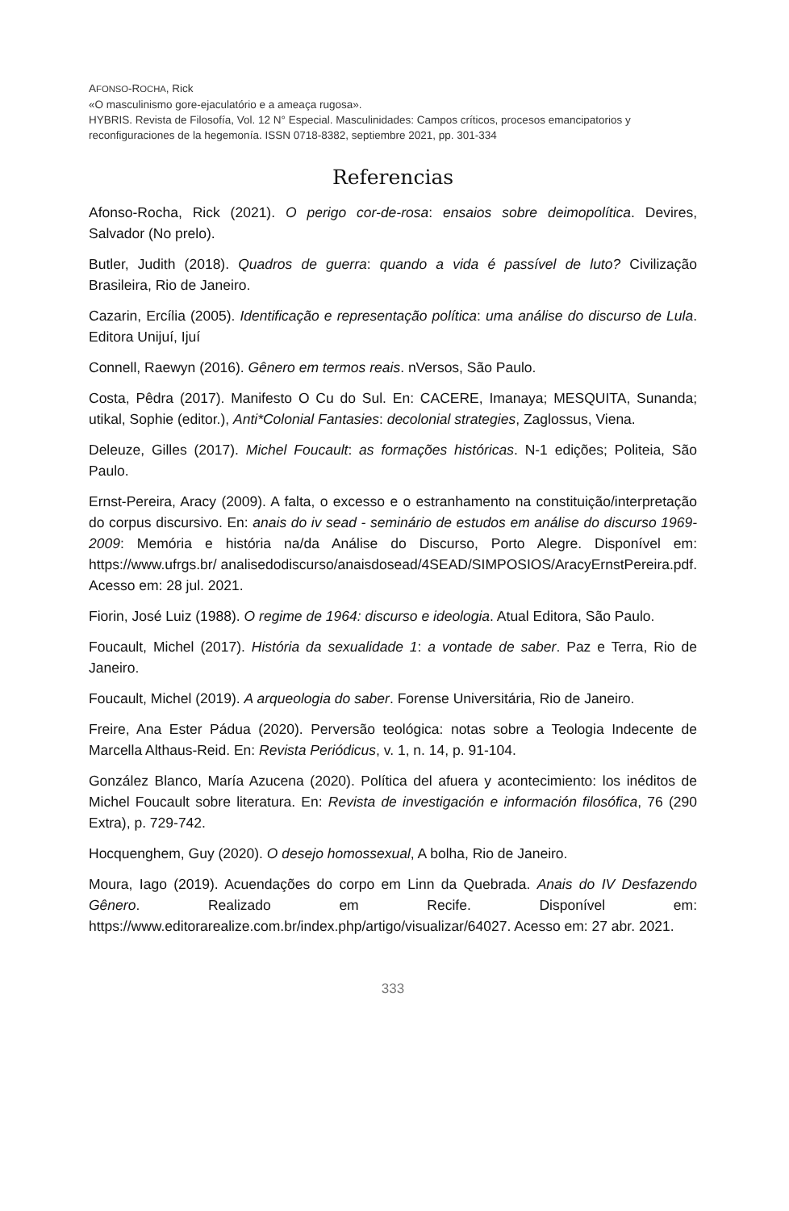AFONSO-ROCHA, Rick
«O masculinismo gore-ejaculatório e a ameaça rugosa».
HYBRIS. Revista de Filosofía, Vol. 12 N° Especial. Masculinidades: Campos críticos, procesos emancipatorios y reconfiguraciones de la hegemonía. ISSN 0718-8382, septiembre 2021, pp. 301-334
Referencias
Afonso-Rocha, Rick (2021). O perigo cor-de-rosa: ensaios sobre deimopolítica. Devires, Salvador (No prelo).
Butler, Judith (2018). Quadros de guerra: quando a vida é passível de luto? Civilização Brasileira, Rio de Janeiro.
Cazarin, Ercília (2005). Identificação e representação política: uma análise do discurso de Lula. Editora Unijuí, Ijuí
Connell, Raewyn (2016). Gênero em termos reais. nVersos, São Paulo.
Costa, Pêdra (2017). Manifesto O Cu do Sul. En: CACERE, Imanaya; MESQUITA, Sunanda; utikal, Sophie (editor.), Anti*Colonial Fantasies: decolonial strategies, Zaglossus, Viena.
Deleuze, Gilles (2017). Michel Foucault: as formações históricas. N-1 edições; Politeia, São Paulo.
Ernst-Pereira, Aracy (2009). A falta, o excesso e o estranhamento na constituição/interpretação do corpus discursivo. En: anais do iv sead - seminário de estudos em análise do discurso 1969-2009: Memória e história na/da Análise do Discurso, Porto Alegre. Disponível em: https://www.ufrgs.br/ analisedodiscurso/anaisdosead/4SEAD/SIMPOSIOS/AracyErnstPereira.pdf. Acesso em: 28 jul. 2021.
Fiorin, José Luiz (1988). O regime de 1964: discurso e ideologia. Atual Editora, São Paulo.
Foucault, Michel (2017). História da sexualidade 1: a vontade de saber. Paz e Terra, Rio de Janeiro.
Foucault, Michel (2019). A arqueologia do saber. Forense Universitária, Rio de Janeiro.
Freire, Ana Ester Pádua (2020). Perversão teológica: notas sobre a Teologia Indecente de Marcella Althaus-Reid. En: Revista Periódicus, v. 1, n. 14, p. 91-104.
González Blanco, María Azucena (2020). Política del afuera y acontecimiento: los inéditos de Michel Foucault sobre literatura. En: Revista de investigación e información filosófica, 76 (290 Extra), p. 729-742.
Hocquenghem, Guy (2020). O desejo homossexual, A bolha, Rio de Janeiro.
Moura, Iago (2019). Acuendações do corpo em Linn da Quebrada. Anais do IV Desfazendo Gênero. Realizado em Recife. Disponível em: https://www.editorarealize.com.br/index.php/artigo/visualizar/64027. Acesso em: 27 abr. 2021.
333